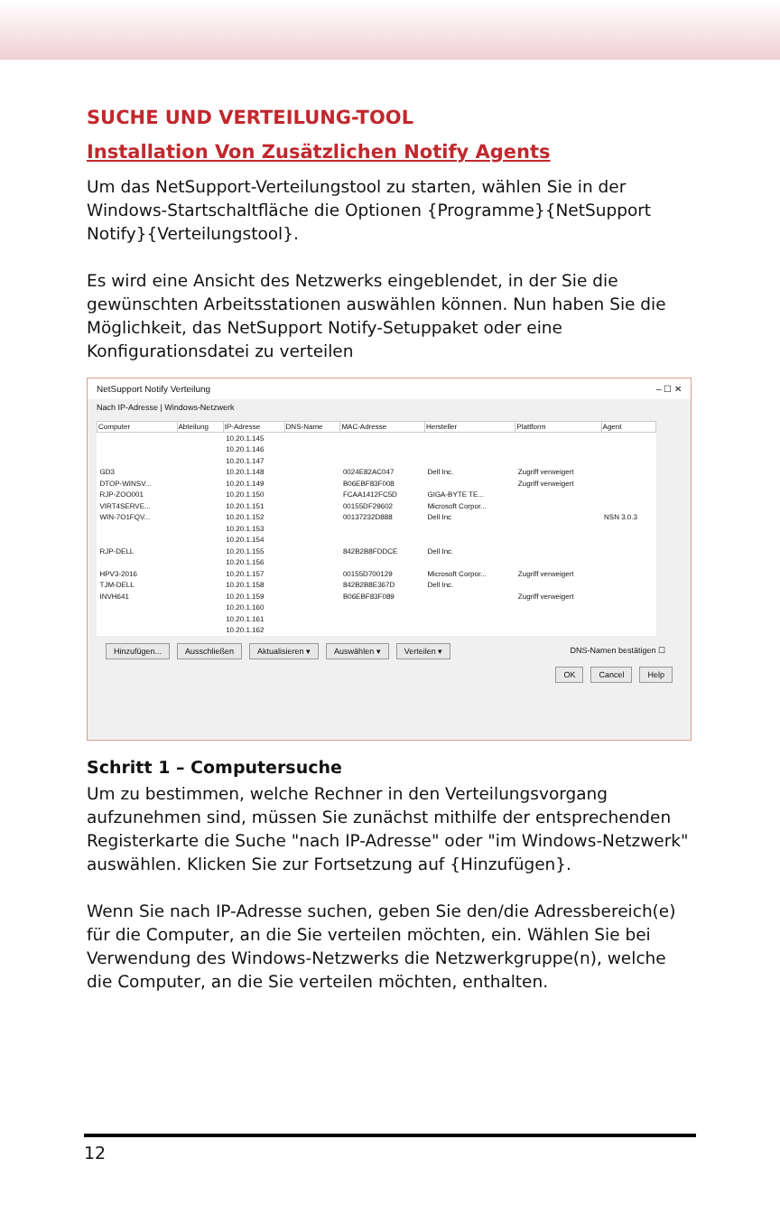SUCHE UND VERTEILUNG-TOOL
Installation Von Zusätzlichen Notify Agents
Um das NetSupport-Verteilungstool zu starten, wählen Sie in der Windows-Startschaltfläche die Optionen {Programme}{NetSupport Notify}{Verteilungstool}.
Es wird eine Ansicht des Netzwerks eingeblendet, in der Sie die gewünschten Arbeitsstationen auswählen können. Nun haben Sie die Möglichkeit, das NetSupport Notify-Setuppaket oder eine Konfigurationsdatei zu verteilen
NetSupport Notify Verteilung – ☐ ✕
Nach IP-Adresse | Windows-Netzwerk
| Computer | Abteilung | IP-Adresse | DNS-Name | MAC-Adresse | Hersteller | Plattform | Agent |
| --- | --- | --- | --- | --- | --- | --- | --- |
| | | 10.20.1.145 | | | | | |
| | | 10.20.1.146 | | | | | |
| | | 10.20.1.147 | | | | | |
| GD3 | | 10.20.1.148 | | 0024E82AC047 | Dell Inc. | Zugriff verweigert | |
| DTOP-WINSV... | | 10.20.1.149 | | B06EBF83F008 | | Zugriff verweigert | |
| RJP-ZOO001 | | 10.20.1.150 | | FCAA1412FC5D | GIGA-BYTE TE... | | |
| VIRT4SERVE... | | 10.20.1.151 | | 00155DF29602 | Microsoft Corpor... | | |
| WIN-7O1FQV... | | 10.20.1.152 | | 00137232D888 | Dell Inc | | NSN 3.0.3 |
| | | 10.20.1.153 | | | | | |
| | | 10.20.1.154 | | | | | |
| RJP-DELL | | 10.20.1.155 | | 842B2B8FDDCE | Dell Inc. | | |
| | | 10.20.1.156 | | | | | |
| HPV3-2016 | | 10.20.1.157 | | 00155D700129 | Microsoft Corpor... | Zugriff verweigert | |
| TJM-DELL | | 10.20.1.158 | | 842B2B8E367D | Dell Inc. | | |
| INVH641 | | 10.20.1.159 | | B06EBF83F089 | | Zugriff verweigert | |
| | | 10.20.1.160 | | | | | |
| | | 10.20.1.161 | | | | | |
| | | 10.20.1.162 | | | | | |
Hinzufügen... Ausschließen Aktualisieren ▾ Auswählen ▾ Verteilen ▾ DNS-Namen bestätigen ☐
OK Cancel Help
Schritt 1 – Computersuche
Um zu bestimmen, welche Rechner in den Verteilungsvorgang aufzunehmen sind, müssen Sie zunächst mithilfe der entsprechenden Registerkarte die Suche "nach IP-Adresse" oder "im Windows-Netzwerk" auswählen. Klicken Sie zur Fortsetzung auf {Hinzufügen}.
Wenn Sie nach IP-Adresse suchen, geben Sie den/die Adressbereich(e) für die Computer, an die Sie verteilen möchten, ein. Wählen Sie bei Verwendung des Windows-Netzwerks die Netzwerkgruppe(n), welche die Computer, an die Sie verteilen möchten, enthalten.
12